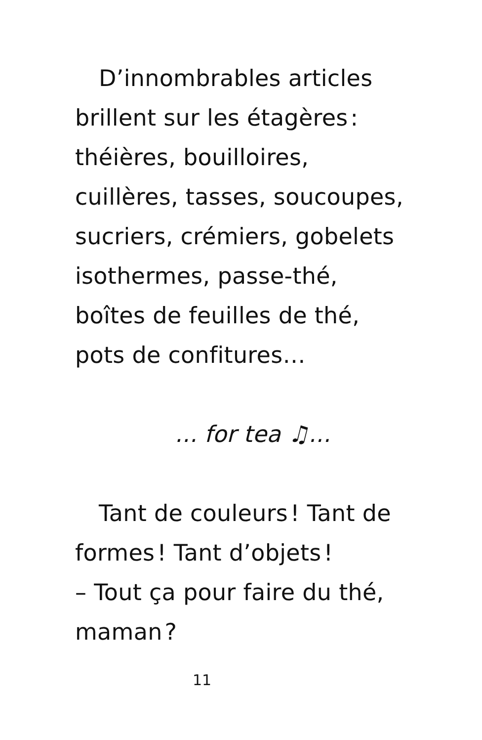D’innombrables articles brillent sur les étagères : théières, bouilloires, cuillères, tasses, soucoupes, sucriers, crémiers, gobelets isothermes, passe-thé, boîtes de feuilles de thé, pots de confitures…
... for tea ♫...
Tant de couleurs ! Tant de formes ! Tant d’objets !
– Tout ça pour faire du thé, maman ?
11